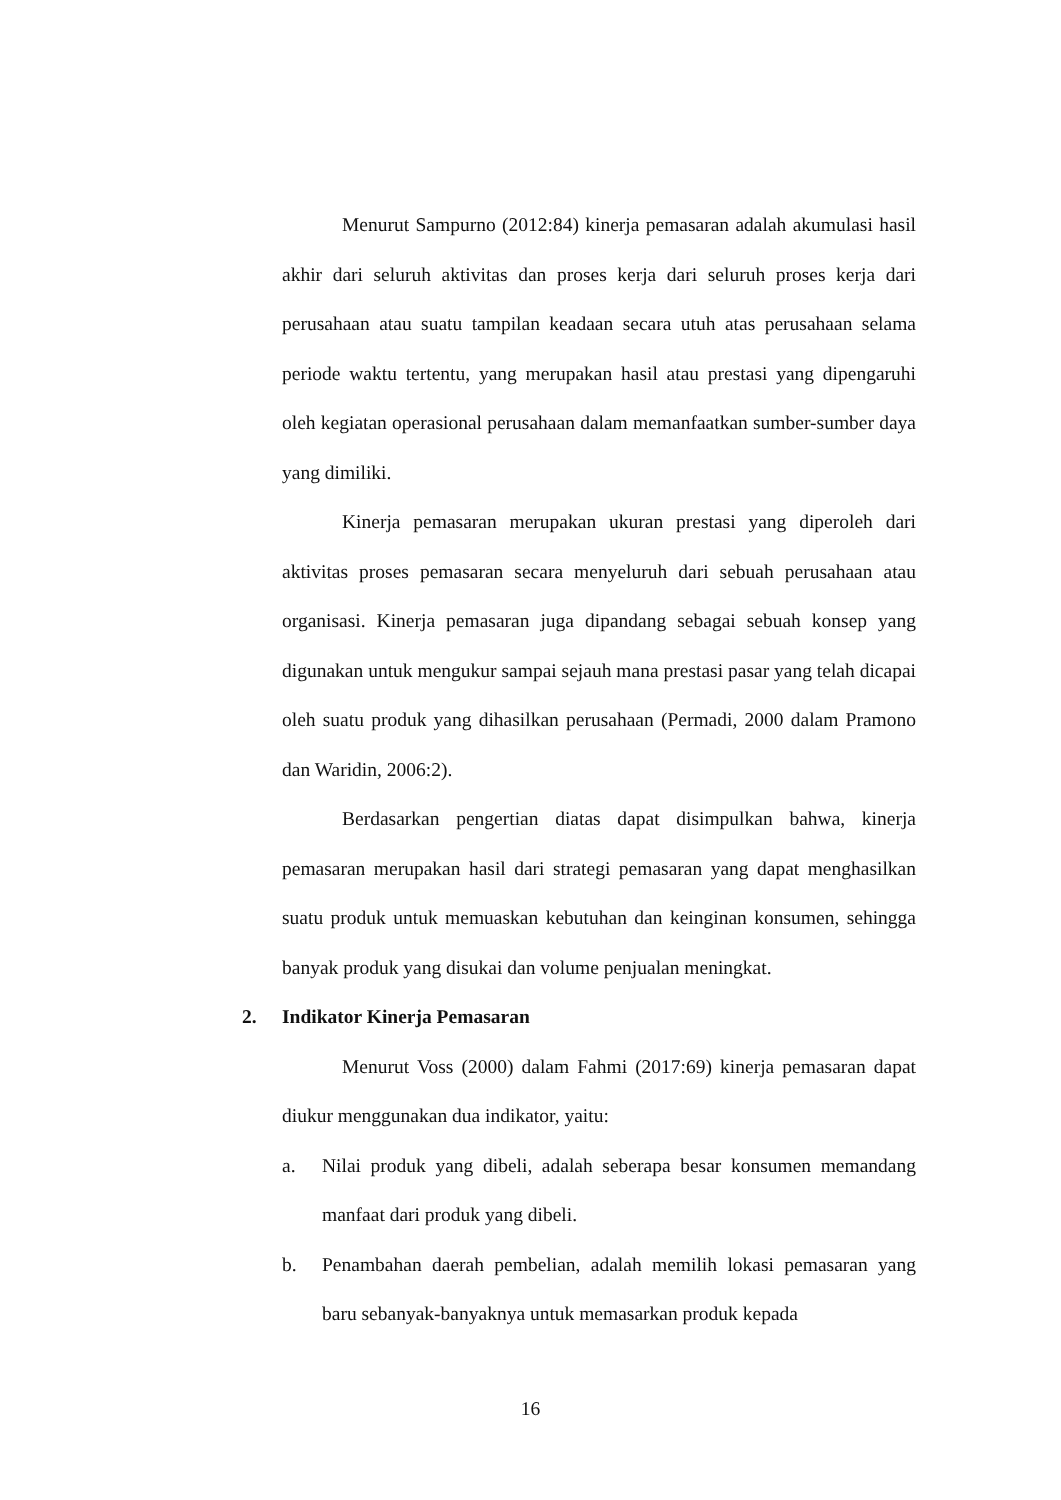Menurut Sampurno (2012:84) kinerja pemasaran adalah akumulasi hasil akhir dari seluruh aktivitas dan proses kerja dari seluruh proses kerja dari perusahaan atau suatu tampilan keadaan secara utuh atas perusahaan selama periode waktu tertentu, yang merupakan hasil atau prestasi yang dipengaruhi oleh kegiatan operasional perusahaan dalam memanfaatkan sumber-sumber daya yang dimiliki.
Kinerja pemasaran merupakan ukuran prestasi yang diperoleh dari aktivitas proses pemasaran secara menyeluruh dari sebuah perusahaan atau organisasi. Kinerja pemasaran juga dipandang sebagai sebuah konsep yang digunakan untuk mengukur sampai sejauh mana prestasi pasar yang telah dicapai oleh suatu produk yang dihasilkan perusahaan (Permadi, 2000 dalam Pramono dan Waridin, 2006:2).
Berdasarkan pengertian diatas dapat disimpulkan bahwa, kinerja pemasaran merupakan hasil dari strategi pemasaran yang dapat menghasilkan suatu produk untuk memuaskan kebutuhan dan keinginan konsumen, sehingga banyak produk yang disukai dan volume penjualan meningkat.
2. Indikator Kinerja Pemasaran
Menurut Voss (2000) dalam Fahmi (2017:69) kinerja pemasaran dapat diukur menggunakan dua indikator, yaitu:
a. Nilai produk yang dibeli, adalah seberapa besar konsumen memandang manfaat dari produk yang dibeli.
b. Penambahan daerah pembelian, adalah memilih lokasi pemasaran yang baru sebanyak-banyaknya untuk memasarkan produk kepada
16